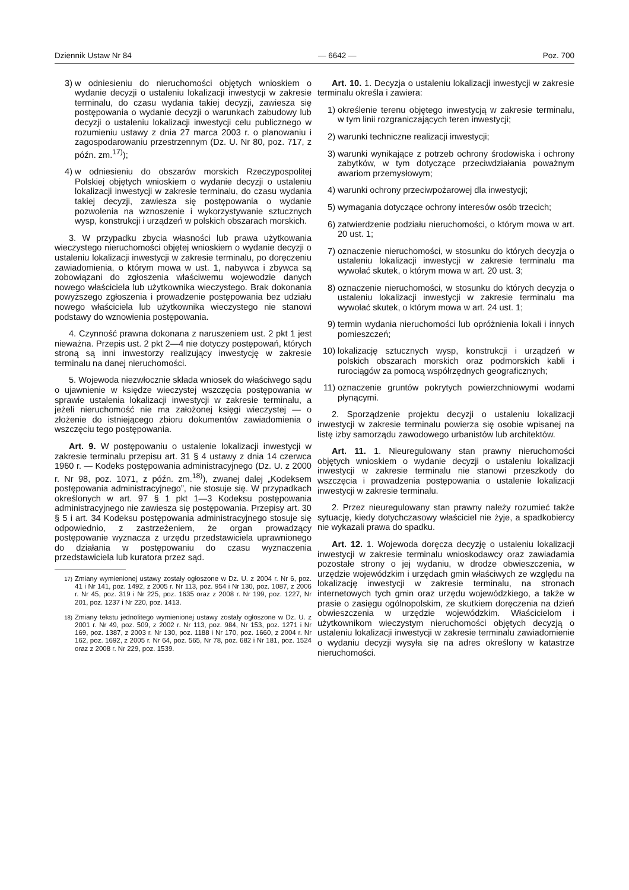Dziennik Ustaw Nr 84 — 6642 — Poz. 700
3) w odniesieniu do nieruchomości objętych wnioskiem o wydanie decyzji o ustaleniu lokalizacji inwestycji w zakresie terminalu, do czasu wydania takiej decyzji, zawiesza się postępowania o wydanie decyzji o warunkach zabudowy lub decyzji o ustaleniu lokalizacji inwestycji celu publicznego w rozumieniu ustawy z dnia 27 marca 2003 r. o planowaniu i zagospodarowaniu przestrzennym (Dz. U. Nr 80, poz. 717, z późn. zm.<sup>17)</sup>);
4) w odniesieniu do obszarów morskich Rzeczypospolitej Polskiej objętych wnioskiem o wydanie decyzji o ustaleniu lokalizacji inwestycji w zakresie terminalu, do czasu wydania takiej decyzji, zawiesza się postępowania o wydanie pozwolenia na wznoszenie i wykorzystywanie sztucznych wysp, konstrukcji i urządzeń w polskich obszarach morskich.
3. W przypadku zbycia własności lub prawa użytkowania wieczystego nieruchomości objętej wnioskiem o wydanie decyzji o ustaleniu lokalizacji inwestycji w zakresie terminalu, po doręczeniu zawiadomienia, o którym mowa w ust. 1, nabywca i zbywca są zobowiązani do zgłoszenia właściwemu wojewodzie danych nowego właściciela lub użytkownika wieczystego. Brak dokonania powyższego zgłoszenia i prowadzenie postępowania bez udziału nowego właściciela lub użytkownika wieczystego nie stanowi podstawy do wznowienia postępowania.
4. Czynność prawna dokonana z naruszeniem ust. 2 pkt 1 jest nieważna. Przepis ust. 2 pkt 2—4 nie dotyczy postępowań, których stroną są inni inwestorzy realizujący inwestycję w zakresie terminalu na danej nieruchomości.
5. Wojewoda niezwłocznie składa wniosek do właściwego sądu o ujawnienie w księdze wieczystej wszczęcia postępowania w sprawie ustalenia lokalizacji inwestycji w zakresie terminalu, a jeżeli nieruchomość nie ma założonej księgi wieczystej — o złożenie do istniejącego zbioru dokumentów zawiadomienia o wszczęciu tego postępowania.
Art. 9. W postępowaniu o ustalenie lokalizacji inwestycji w zakresie terminalu przepisu art. 31 § 4 ustawy z dnia 14 czerwca 1960 r. — Kodeks postępowania administracyjnego (Dz. U. z 2000 r. Nr 98, poz. 1071, z późn. zm.<sup>18)</sup>), zwanej dalej „Kodeksem postępowania administracyjnego”, nie stosuje się. W przypadkach określonych w art. 97 § 1 pkt 1—3 Kodeksu postępowania administracyjnego nie zawiesza się postępowania. Przepisy art. 30 § 5 i art. 34 Kodeksu postępowania administracyjnego stosuje się odpowiednio, z zastrzeżeniem, że organ prowadzący postępowanie wyznacza z urzędu przedstawiciela uprawnionego do działania w postępowaniu do czasu wyznaczenia przedstawiciela lub kuratora przez sąd.
<sup>17)</sup> Zmiany wymienionej ustawy zostały ogłoszone w Dz. U. z 2004 r. Nr 6, poz. 41 i Nr 141, poz. 1492, z 2005 r. Nr 113, poz. 954 i Nr 130, poz. 1087, z 2006 r. Nr 45, poz. 319 i Nr 225, poz. 1635 oraz z 2008 r. Nr 199, poz. 1227, Nr 201, poz. 1237 i Nr 220, poz. 1413.
<sup>18)</sup> Zmiany tekstu jednolitego wymienionej ustawy zostały ogłoszone w Dz. U. z 2001 r. Nr 49, poz. 509, z 2002 r. Nr 113, poz. 984, Nr 153, poz. 1271 i Nr 169, poz. 1387, z 2003 r. Nr 130, poz. 1188 i Nr 170, poz. 1660, z 2004 r. Nr 162, poz. 1692, z 2005 r. Nr 64, poz. 565, Nr 78, poz. 682 i Nr 181, poz. 1524 oraz z 2008 r. Nr 229, poz. 1539.
Art. 10. 1. Decyzja o ustaleniu lokalizacji inwestycji w zakresie terminalu określa i zawiera:
1) określenie terenu objętego inwestycją w zakresie terminalu, w tym linii rozgraniczających teren inwestycji;
2) warunki techniczne realizacji inwestycji;
3) warunki wynikające z potrzeb ochrony środowiska i ochrony zabytków, w tym dotyczące przeciwdziałania poważnym awariom przemysłowym;
4) warunki ochrony przeciwpożarowej dla inwestycji;
5) wymagania dotyczące ochrony interesów osób trzecich;
6) zatwierdzenie podziału nieruchomości, o którym mowa w art. 20 ust. 1;
7) oznaczenie nieruchomości, w stosunku do których decyzja o ustaleniu lokalizacji inwestycji w zakresie terminalu ma wywołać skutek, o którym mowa w art. 20 ust. 3;
8) oznaczenie nieruchomości, w stosunku do których decyzja o ustaleniu lokalizacji inwestycji w zakresie terminalu ma wywołać skutek, o którym mowa w art. 24 ust. 1;
9) termin wydania nieruchomości lub opróżnienia lokali i innych pomieszczeń;
10) lokalizację sztucznych wysp, konstrukcji i urządzeń w polskich obszarach morskich oraz podmorskich kabli i rurociągów za pomocą współrzędnych geograficznych;
11) oznaczenie gruntów pokrytych powierzchniowymi wodami płynącymi.
2. Sporządzenie projektu decyzji o ustaleniu lokalizacji inwestycji w zakresie terminalu powierza się osobie wpisanej na listę izby samorządu zawodowego urbanistów lub architektów.
Art. 11. 1. Nieuregulowany stan prawny nieruchomości objętych wnioskiem o wydanie decyzji o ustaleniu lokalizacji inwestycji w zakresie terminalu nie stanowi przeszkody do wszczęcia i prowadzenia postępowania o ustalenie lokalizacji inwestycji w zakresie terminalu.
2. Przez nieuregulowany stan prawny należy rozumieć także sytuację, kiedy dotychczasowy właściciel nie żyje, a spadkobiercy nie wykazali prawa do spadku.
Art. 12. 1. Wojewoda doręcza decyzję o ustaleniu lokalizacji inwestycji w zakresie terminalu wnioskodawcy oraz zawiadamia pozostałe strony o jej wydaniu, w drodze obwieszczenia, w urzędzie wojewódzkim i urzędach gmin właściwych ze względu na lokalizację inwestycji w zakresie terminalu, na stronach internetowych tych gmin oraz urzędu wojewódzkiego, a także w prasie o zasięgu ogólnopolskim, ze skutkiem doręczenia na dzień obwieszczenia w urzędzie wojewódzkim. Właścicielom i użytkownikom wieczystym nieruchomości objętych decyzją o ustaleniu lokalizacji inwestycji w zakresie terminalu zawiadomienie o wydaniu decyzji wysyła się na adres określony w katastrze nieruchomości.